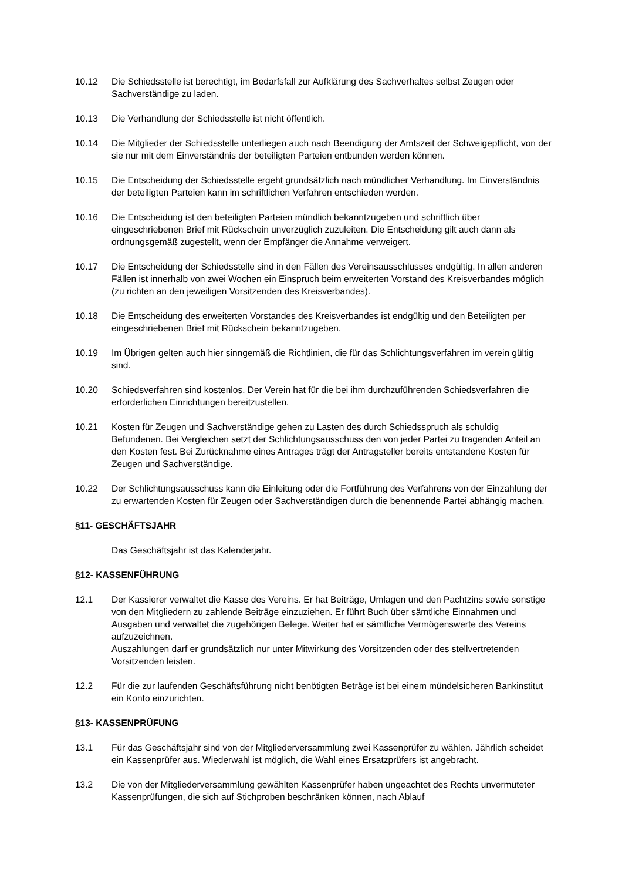10.12 Die Schiedsstelle ist berechtigt, im Bedarfsfall zur Aufklärung des Sachverhaltes selbst Zeugen oder Sachverständige zu laden.
10.13 Die Verhandlung der Schiedsstelle ist nicht öffentlich.
10.14 Die Mitglieder der Schiedsstelle unterliegen auch nach Beendigung der Amtszeit der Schweigepflicht, von der sie nur mit dem Einverständnis der beteiligten Parteien entbunden werden können.
10.15 Die Entscheidung der Schiedsstelle ergeht grundsätzlich nach mündlicher Verhandlung. Im Einverständnis der beteiligten Parteien kann im schriftlichen Verfahren entschieden werden.
10.16 Die Entscheidung ist den beteiligten Parteien mündlich bekanntzugeben und schriftlich über eingeschriebenen Brief mit Rückschein unverzüglich zuzuleiten. Die Entscheidung gilt auch dann als ordnungsgemäß zugestellt, wenn der Empfänger die Annahme verweigert.
10.17 Die Entscheidung der Schiedsstelle sind in den Fällen des Vereinsausschlusses endgültig. In allen anderen Fällen ist innerhalb von zwei Wochen ein Einspruch beim erweiterten Vorstand des Kreisverbandes möglich (zu richten an den jeweiligen Vorsitzenden des Kreisverbandes).
10.18 Die Entscheidung des erweiterten Vorstandes des Kreisverbandes ist endgültig und den Beteiligten per eingeschriebenen Brief mit Rückschein bekanntzugeben.
10.19 Im Übrigen gelten auch hier sinngemäß die Richtlinien, die für das Schlichtungsverfahren im verein gültig sind.
10.20 Schiedsverfahren sind kostenlos. Der Verein hat für die bei ihm durchzuführenden Schiedsverfahren die erforderlichen Einrichtungen bereitzustellen.
10.21 Kosten für Zeugen und Sachverständige gehen zu Lasten des durch Schiedsspruch als schuldig Befundenen. Bei Vergleichen setzt der Schlichtungsausschuss den von jeder Partei zu tragenden Anteil an den Kosten fest. Bei Zurücknahme eines Antrages trägt der Antragsteller bereits entstandene Kosten für Zeugen und Sachverständige.
10.22 Der Schlichtungsausschuss kann die Einleitung oder die Fortführung des Verfahrens von der Einzahlung der zu erwartenden Kosten für Zeugen oder Sachverständigen durch die benennende Partei abhängig machen.
§11- GESCHÄFTSJAHR
Das Geschäftsjahr ist das Kalenderjahr.
§12- KASSENFÜHRUNG
12.1 Der Kassierer verwaltet die Kasse des Vereins. Er hat Beiträge, Umlagen und den Pachtzins sowie sonstige von den Mitgliedern zu zahlende Beiträge einzuziehen. Er führt Buch über sämtliche Einnahmen und Ausgaben und verwaltet die zugehörigen Belege. Weiter hat er sämtliche Vermögenswerte des Vereins aufzuzeichnen.
Auszahlungen darf er grundsätzlich nur unter Mitwirkung des Vorsitzenden oder des stellvertretenden Vorsitzenden leisten.
12.2 Für die zur laufenden Geschäftsführung nicht benötigten Beträge ist bei einem mündelsicheren Bankinstitut ein Konto einzurichten.
§13- KASSENPRÜFUNG
13.1 Für das Geschäftsjahr sind von der Mitgliederversammlung zwei Kassenprüfer zu wählen. Jährlich scheidet ein Kassenprüfer aus. Wiederwahl ist möglich, die Wahl eines Ersatzprüfers ist angebracht.
13.2 Die von der Mitgliederversammlung gewählten Kassenprüfer haben ungeachtet des Rechts unvermuteter Kassenprüfungen, die sich auf Stichproben beschränken können, nach Ablauf